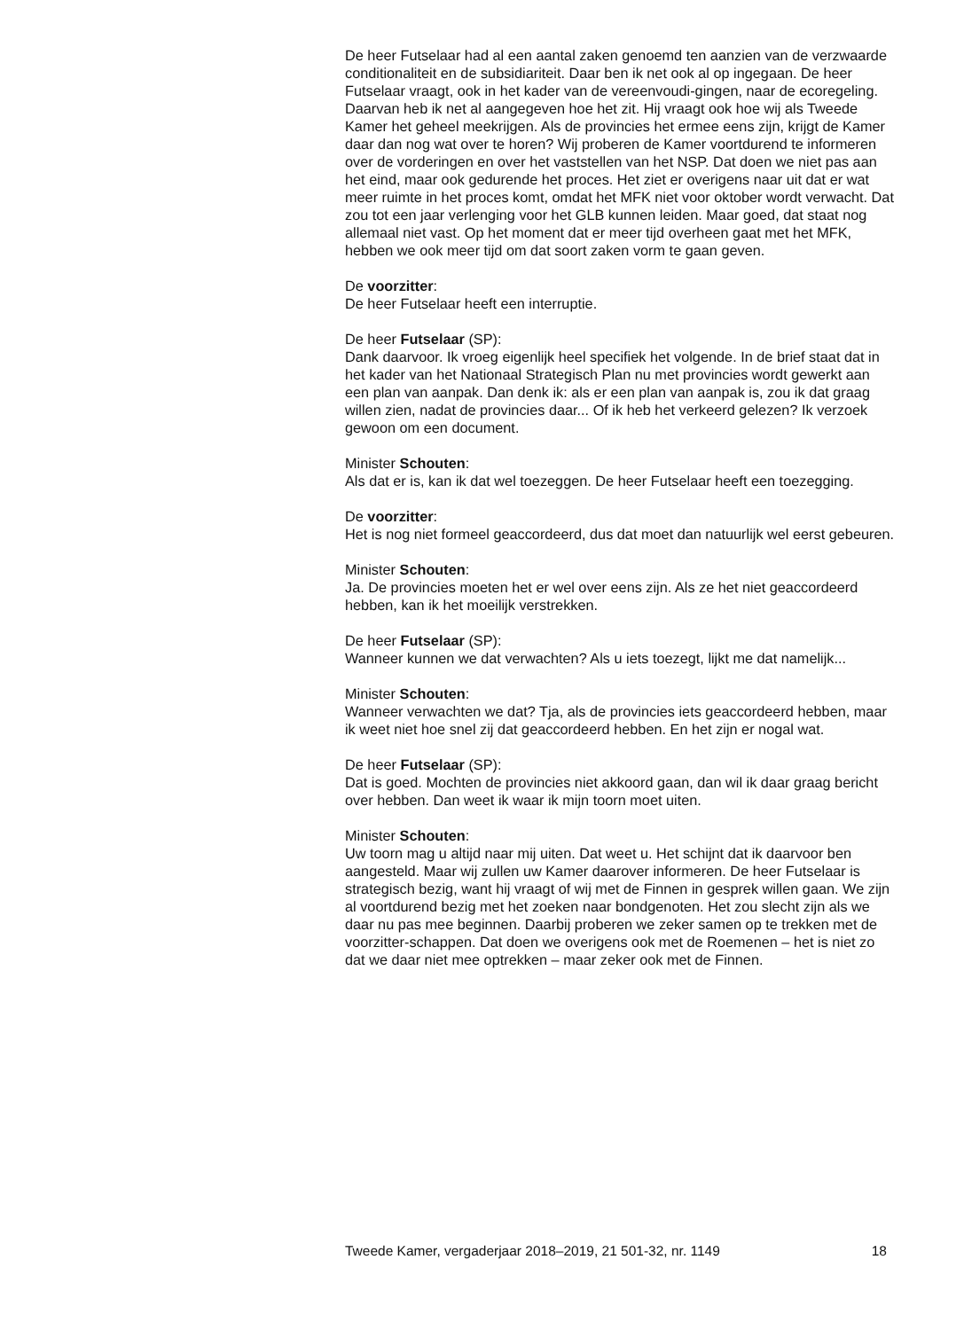De heer Futselaar had al een aantal zaken genoemd ten aanzien van de verzwaarde conditionaliteit en de subsidiariteit. Daar ben ik net ook al op ingegaan. De heer Futselaar vraagt, ook in het kader van de vereenvoudi-gingen, naar de ecoregeling. Daarvan heb ik net al aangegeven hoe het zit. Hij vraagt ook hoe wij als Tweede Kamer het geheel meekrijgen. Als de provincies het ermee eens zijn, krijgt de Kamer daar dan nog wat over te horen? Wij proberen de Kamer voortdurend te informeren over de vorderingen en over het vaststellen van het NSP. Dat doen we niet pas aan het eind, maar ook gedurende het proces. Het ziet er overigens naar uit dat er wat meer ruimte in het proces komt, omdat het MFK niet voor oktober wordt verwacht. Dat zou tot een jaar verlenging voor het GLB kunnen leiden. Maar goed, dat staat nog allemaal niet vast. Op het moment dat er meer tijd overheen gaat met het MFK, hebben we ook meer tijd om dat soort zaken vorm te gaan geven.
De voorzitter:
De heer Futselaar heeft een interruptie.
De heer Futselaar (SP):
Dank daarvoor. Ik vroeg eigenlijk heel specifiek het volgende. In de brief staat dat in het kader van het Nationaal Strategisch Plan nu met provincies wordt gewerkt aan een plan van aanpak. Dan denk ik: als er een plan van aanpak is, zou ik dat graag willen zien, nadat de provincies daar... Of ik heb het verkeerd gelezen? Ik verzoek gewoon om een document.
Minister Schouten:
Als dat er is, kan ik dat wel toezeggen. De heer Futselaar heeft een toezegging.
De voorzitter:
Het is nog niet formeel geaccordeerd, dus dat moet dan natuurlijk wel eerst gebeuren.
Minister Schouten:
Ja. De provincies moeten het er wel over eens zijn. Als ze het niet geaccordeerd hebben, kan ik het moeilijk verstrekken.
De heer Futselaar (SP):
Wanneer kunnen we dat verwachten? Als u iets toezegt, lijkt me dat namelijk...
Minister Schouten:
Wanneer verwachten we dat? Tja, als de provincies iets geaccordeerd hebben, maar ik weet niet hoe snel zij dat geaccordeerd hebben. En het zijn er nogal wat.
De heer Futselaar (SP):
Dat is goed. Mochten de provincies niet akkoord gaan, dan wil ik daar graag bericht over hebben. Dan weet ik waar ik mijn toorn moet uiten.
Minister Schouten:
Uw toorn mag u altijd naar mij uiten. Dat weet u. Het schijnt dat ik daarvoor ben aangesteld. Maar wij zullen uw Kamer daarover informeren. De heer Futselaar is strategisch bezig, want hij vraagt of wij met de Finnen in gesprek willen gaan. We zijn al voortdurend bezig met het zoeken naar bondgenoten. Het zou slecht zijn als we daar nu pas mee beginnen. Daarbij proberen we zeker samen op te trekken met de voorzitter-schappen. Dat doen we overigens ook met de Roemenen – het is niet zo dat we daar niet mee optrekken – maar zeker ook met de Finnen.
Tweede Kamer, vergaderjaar 2018–2019, 21 501-32, nr. 1149 18